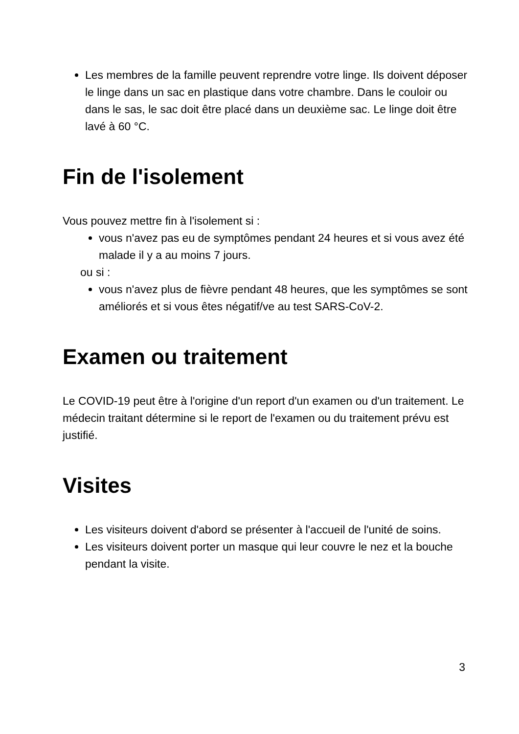Les membres de la famille peuvent reprendre votre linge. Ils doivent déposer le linge dans un sac en plastique dans votre chambre. Dans le couloir ou dans le sas, le sac doit être placé dans un deuxième sac. Le linge doit être lavé à 60 °C.
Fin de l'isolement
Vous pouvez mettre fin à l'isolement si :
vous n'avez pas eu de symptômes pendant 24 heures et si vous avez été malade il y a au moins 7 jours.
ou si :
vous n'avez plus de fièvre pendant 48 heures, que les symptômes se sont améliorés et si vous êtes négatif/ve au test SARS-CoV-2.
Examen ou traitement
Le COVID-19 peut être à l'origine d'un report d'un examen ou d'un traitement. Le médecin traitant détermine si le report de l'examen ou du traitement prévu est justifié.
Visites
Les visiteurs doivent d'abord se présenter à l'accueil de l'unité de soins.
Les visiteurs doivent porter un masque qui leur couvre le nez et la bouche pendant la visite.
3